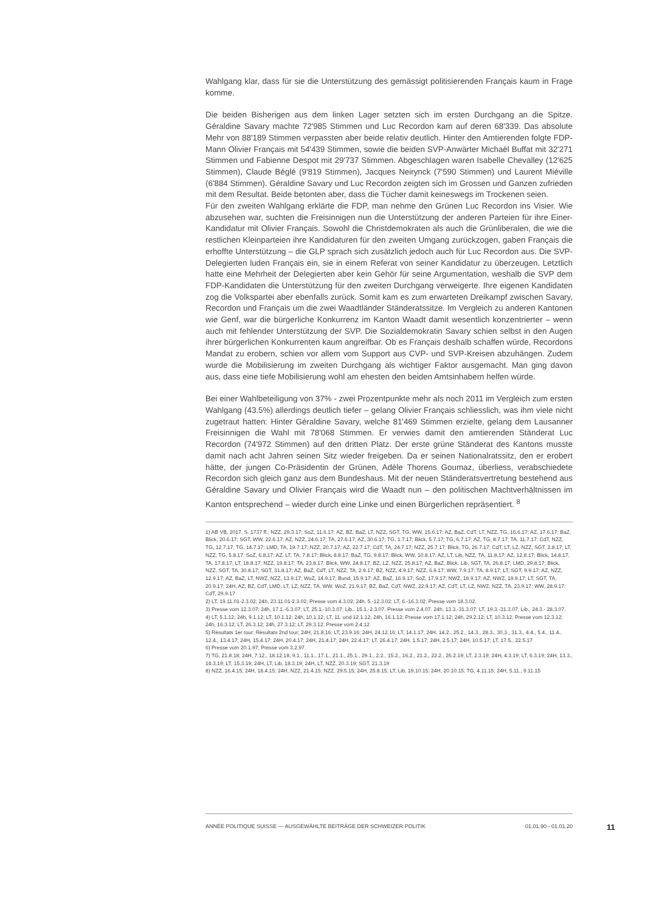Wahlgang klar, dass für sie die Unterstützung des gemässigt politisierenden Français kaum in Frage komme.
Die beiden Bisherigen aus dem linken Lager setzten sich im ersten Durchgang an die Spitze. Géraldine Savary machte 72'985 Stimmen und Luc Recordon kam auf deren 68'339. Das absolute Mehr von 88'189 Stimmen verpassten aber beide relativ deutlich. Hinter den Amtierenden folgte FDP-Mann Olivier Français mit 54'439 Stimmen, sowie die beiden SVP-Anwärter Michaël Buffat mit 32'271 Stimmen und Fabienne Despot mit 29'737 Stimmen. Abgeschlagen waren Isabelle Chevalley (12'625 Stimmen), Claude Béglé (9'819 Stimmen), Jacques Neirynck (7'590 Stimmen) und Laurent Miéville (6'884 Stimmen). Géraldine Savary und Luc Recordon zeigten sich im Grossen und Ganzen zufrieden mit dem Resultat. Beide betonten aber, dass die Tücher damit keineswegs im Trockenen seien.
Für den zweiten Wahlgang erklärte die FDP, man nehme den Grünen Luc Recordon ins Visier. Wie abzusehen war, suchten die Freisinnigen nun die Unterstützung der anderen Parteien für ihre Einer-Kandidatur mit Olivier Français. Sowohl die Christdemokraten als auch die Grünliberalen, die wie die restlichen Kleinparteien ihre Kandidaturen für den zweiten Umgang zurückzogen, gaben Français die erhoffte Unterstützung – die GLP sprach sich zusätzlich jedoch auch für Luc Recordon aus. Die SVP-Delegierten luden Français ein, sie in einem Referat von seiner Kandidatur zu überzeugen. Letztlich hatte eine Mehrheit der Delegierten aber kein Gehör für seine Argumentation, weshalb die SVP dem FDP-Kandidaten die Unterstützung für den zweiten Durchgang verweigerte. Ihre eigenen Kandidaten zog die Volkspartei aber ebenfalls zurück. Somit kam es zum erwarteten Dreikampf zwischen Savary, Recordon und Français um die zwei Waadtländer Ständeratssitze. Im Vergleich zu anderen Kantonen wie Genf, war die bürgerliche Konkurrenz im Kanton Waadt damit wesentlich konzentrierter – wenn auch mit fehlender Unterstützung der SVP. Die Sozialdemokratin Savary schien selbst in den Augen ihrer bürgerlichen Konkurrenten kaum angreifbar. Ob es Français deshalb schaffen würde, Recordons Mandat zu erobern, schien vor allem vom Support aus CVP- und SVP-Kreisen abzuhängen. Zudem wurde die Mobilisierung im zweiten Durchgang als wichtiger Faktor ausgemacht. Man ging davon aus, dass eine tiefe Mobilisierung wohl am ehesten den beiden Amtsinhabern helfen würde.
Bei einer Wahlbeteiligung von 37% - zwei Prozentpunkte mehr als noch 2011 im Vergleich zum ersten Wahlgang (43.5%) allerdings deutlich tiefer – gelang Olivier Français schliesslich, was ihm viele nicht zugetraut hatten: Hinter Géraldine Savary, welche 81'469 Stimmen erzielte, gelang dem Lausanner Freisinnigen die Wahl mit 78'068 Stimmen. Er verwies damit den amtierenden Ständerat Luc Recordon (74'972 Stimmen) auf den dritten Platz. Der erste grüne Ständerat des Kantons musste damit nach acht Jahren seinen Sitz wieder freigeben. Da er seinen Nationalratssitz, den er erobert hätte, der jungen Co-Präsidentin der Grünen, Adèle Thorens Goumaz, überliess, verabschiedete Recordon sich gleich ganz aus dem Bundeshaus. Mit der neuen Ständeratsvertretung bestehend aus Géraldine Savary und Olivier Français wird die Waadt nun – den politischen Machtverhältnissen im Kanton entsprechend – wieder durch eine Linke und einen Bürgerlichen repräsentiert. <sup>8</sup>
1) AB VB, 2017, S. 1737 ff.; NZZ, 29.3.17; SoZ, 11.6.17; AZ, BZ, BaZ, LT, NZZ, SGT, TG, WW, 15.6.17; AZ, BaZ, CdT, LT, NZZ, TG, 16.6.17; AZ, 17.6.17; BaZ, Blick, 20.6.17; SGT, WW, 22.6.17; AZ, NZZ, 24.6.17; TA, 27.6.17; AZ, 30.6.17; TG, 1.7.17; Blick, 5.7.17; TG, 6.7.17; AZ, TG, 8.7.17; TA, 11.7.17; CdT, NZZ, TG, 12.7.17; TG, 14.7.17; LMD, TA, 19.7.17; NZZ, 20.7.17; AZ, 22.7.17; CdT, TA, 24.7.17; NZZ, 25.7.17; Blick, TG, 26.7.17; CdT, LT, LZ, NZZ, SGT, 2.8.17; LT, NZZ, TG, 5.8.17; SoZ, 6.8.17; AZ, LT, TA, 7.8.17; Blick, 8.8.17; BaZ, TG, 9.8.17; Blick, WW, 10.8.17; AZ, LT, Lib, NZZ, TA, 11.8.17; AZ, 12.8.17; Blick, 14.8.17; TA, 17.8.17; LT, 18.8.17; NZZ, 19.8.17; TA, 23.8.17; Blick, WW, 24.8.17; BZ, LZ, NZZ, 25.8.17; AZ, BaZ, Blick, Lib, SGT, TA, 26.8.17; LMD, 29.8.17; Blick, NZZ, SGT, TA, 30.8.17; SGT, 31.8.17; AZ, BaZ, CdT, LT, NZZ, TA, 2.9.17; BZ, NZZ, 4.9.17; NZZ, 6.9.17; WW, 7.9.17; TA, 8.9.17; LT, SGT, 9.9.17; AZ, NZZ, 12.9.17; AZ, BaZ, LT, NWZ, NZZ, 13.9.17; WoZ, 14.9.17; Bund, 15.9.17; AZ, BaZ, 16.9.17; SoZ, 17.9.17; NWZ, 18.9.17; AZ, NWZ, 19.9.17; LT, SGT, TA, 20.9.17; 24H, AZ, BZ, CdT, LMD, LT, LZ, NZZ, TA, WW, WoZ, 21.9.17; BZ, BaZ, CdT, NWZ, 22.9.17; AZ, CdT, LT, LZ, NWZ, NZZ, TA, 23.9.17; WW, 28.9.17; CdT, 29.9.17
2) LT, 19.11.01-2.3.02; 24h, 23.11.01-2.3.02; Presse vom 4.3.02; 24h, 5.-12.3.02; LT, 6.-16.3.02; Presse vom 18.3.02.
3) Presse vom 12.3.07; 24h, 17.1.-6.3.07; LT, 25.1.-10.3.07; Lib., 15.1.-2.3.07. Presse vom 2.4.07. 24h, 13.3.-31.3.07; LT, 19.3.-31.3.07; Lib., 24.3.- 28.3.07.
4) LT, 5.1.12; 24h, 9.1.12; LT, 10.1.12; 24h, 10.1.12; LT, 11. und 12.1.12; 24h, 16.1.12; Presse vom 17.1.12; 24h, 29.2.12; LT, 10.3.12; Presse vom 12.3.12; 24h, 16.3.12; LT, 26.3.12; 24h, 27.3.12; LT, 29.3.12; Presse vom 2.4.12
5) Résultats 1er tour; Résultats 2nd tour; 24H, 21.8.16; LT, 23.9.16; 24H, 24.12.16; LT, 14.1.17; 24H, 14.2., 25.2., 14.3., 28.3., 30.3., 31.3., 4.4., 5.4., 11.4., 12.4., 13.4.17; 24H, 15.4.17; 24H, 20.4.17; 24H, 21.4.17; 24H, 22.4.17; LT, 26.4.17; 24H, 1.5.17; 24H, 2.5.17; 24H, 10.5.17; LT, 17.5., 22.5.17
6) Presse vom 20.1.97; Presse vom 3.2.97.
7) TG, 21.8.18; 24H, 7.12., 18.12.18, 9.1., 11.1., 17.1., 21.1., 25.1., 29.1., 2.2., 15.2., 16.2., 21.2., 22.2., 26.2.19; LT, 2.3.19; 24H, 4.3.19; LT, 6.3.19; 24H, 13.3., 14.3.19; LT, 15.3.19; 24H, LT, Lib, 18.3.19; 24H, LT, NZZ, 20.3.19; SGT, 21.3.19
8) NZZ, 16.4.15; 24H, 18.4.15; 24H, NZZ, 21.4.15; NZZ, 29.5.15; 24H, 25.8.15; LT, Lib, 19.10.15; 24H, 20.10.15; TG, 4.11.15; 24H, 5.11., 9.11.15
ANNÉE POLITIQUE SUISSE — AUSGEWÄHLTE BEITRÄGE DER SCHWEIZER POLITIK 01.01.90 - 01.01.20
11